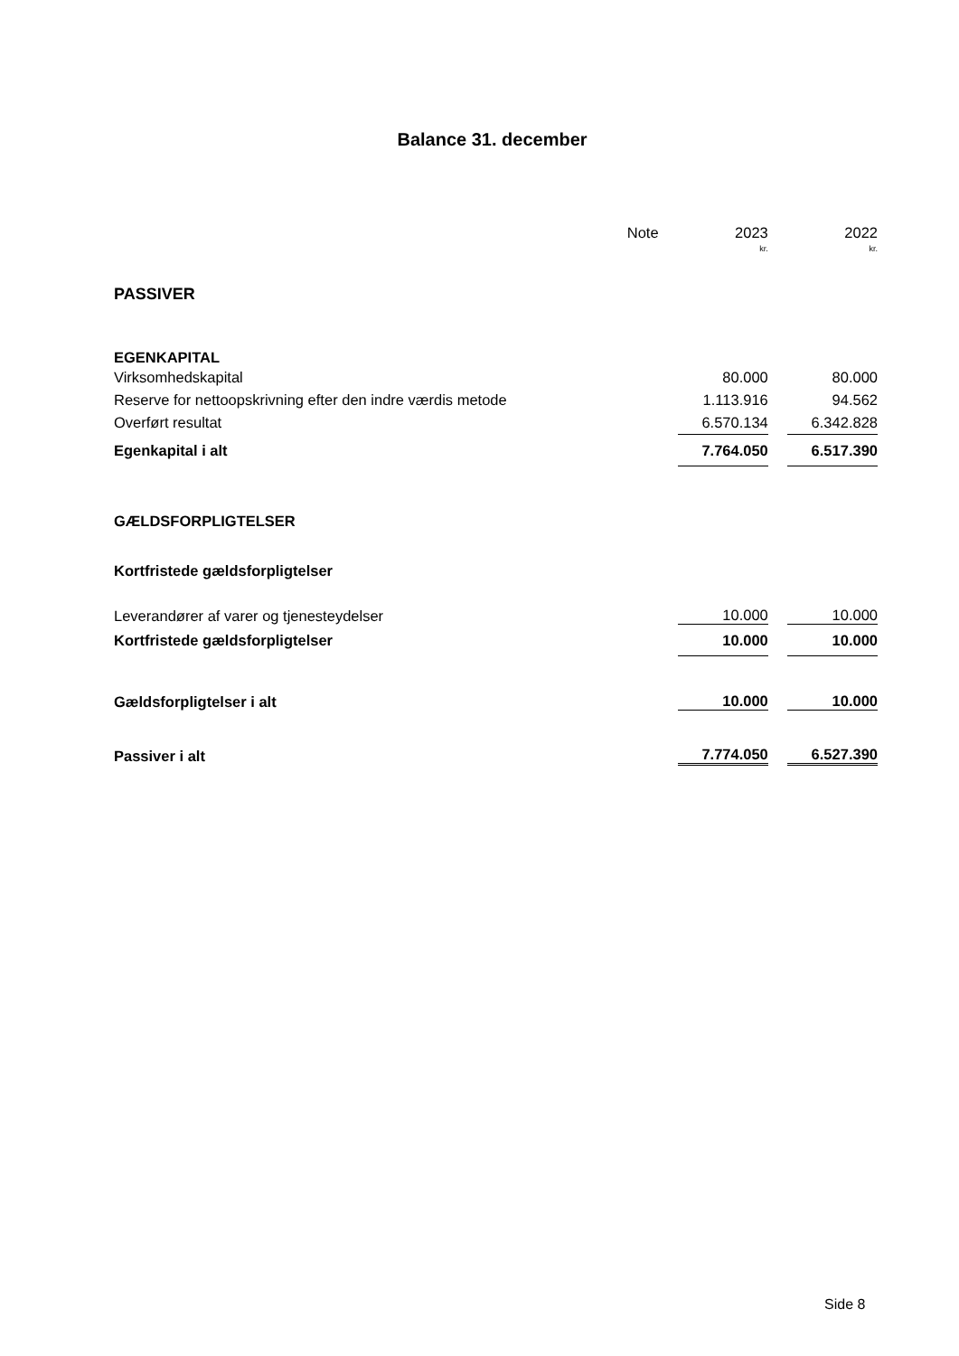Balance 31. december
| | | Note | | 2023 | | 2022 |
| | | | | kr. | | kr. |
| PASSIVER | | | | | | |
| EGENKAPITAL | | | | | | |
| Virksomhedskapital | | | | 80.000 | | 80.000 |
| Reserve for nettoopskrivning efter den indre værdis metode | | | | 1.113.916 | | 94.562 |
| Overført resultat | | | | 6.570.134 | | 6.342.828 |
| Egenkapital i alt | | | | 7.764.050 | | 6.517.390 |
| GÆLDSFORPLIGTELSER | | | | | | |
| Kortfristede gældsforpligtelser | | | | | | |
| Leverandører af varer og tjenesteydelser | | | | 10.000 | | 10.000 |
| Kortfristede gældsforpligtelser | | | | 10.000 | | 10.000 |
| Gældsforpligtelser i alt | | | | 10.000 | | 10.000 |
| Passiver i alt | | | | 7.774.050 | | 6.527.390 |
Side 8